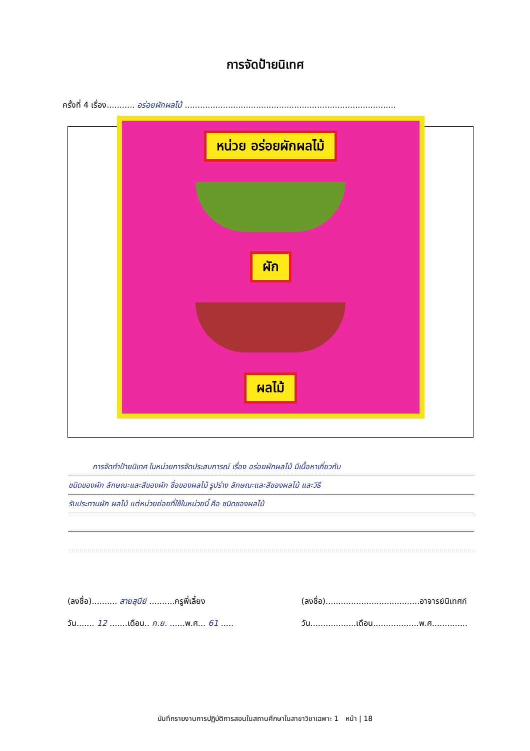การจัดป้ายนิเทศ
ครั้งที่ 4 เรื่อง........... อร่อยผักผลไม้ ...................................................................................
หน่วย อร่อยผักผลไม้
ผัก
ผลไม้
การจัดทำป้ายนิเทศ ในหน่วยการจัดประสบการณ์ เรื่อง อร่อยผักผลไม้ มีเนื้อหาเกี่ยวกับ
ชนิดของผัก ลักษณะและสีของผัก ชื่อของผลไม้ รูปร่าง ลักษณะและสีของผลไม้ และวิธี
รับประทานผัก ผลไม้ แต่หน่วยย่อยที่ใช้ในหน่วยนี้ คือ ชนิดของผลไม้
(ลงชื่อ).......... สายสุนีย์ ..........ครูพี่เลี้ยง
วัน....... 12 .......เดือน.. ก.ย. ......พ.ศ... 61 .....
(ลงชื่อ).....................................อาจารย์นิเทศก์
วัน..................เดือน..................พ.ศ..............
บันทึกรายงานการปฏิบัติการสอนในสถานศึกษาในสาขาวิชาเฉพาะ 1 หน้า | 18